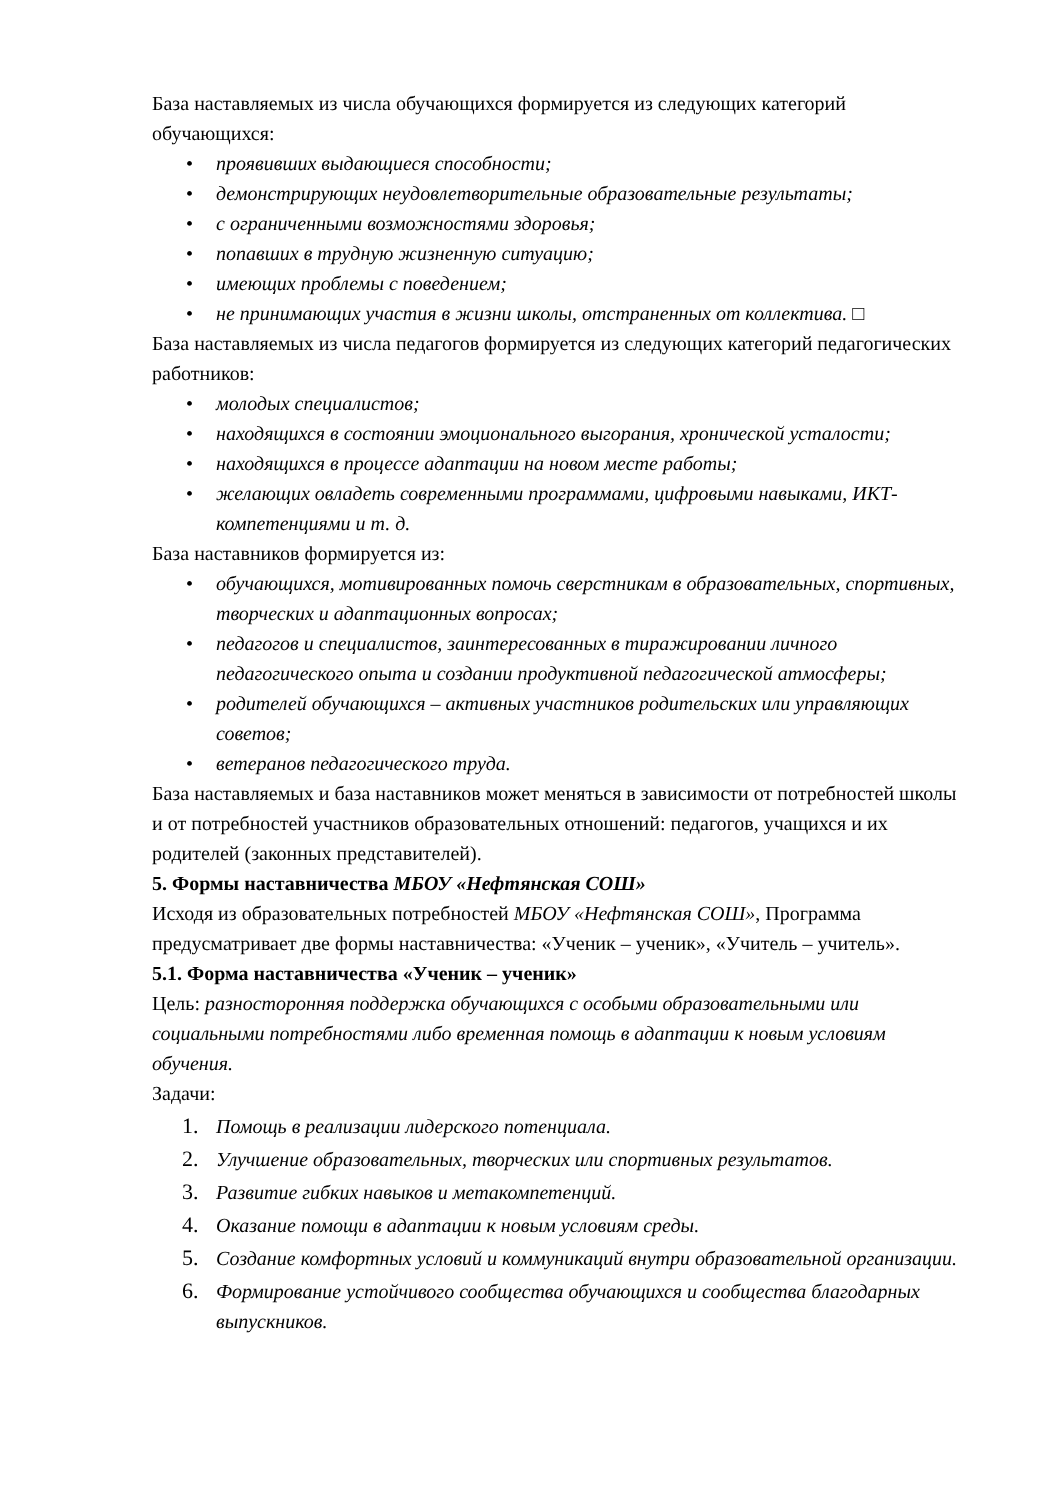База наставляемых из числа обучающихся формируется из следующих категорий обучающихся:
• проявивших выдающиеся способности;
• демонстрирующих неудовлетворительные образовательные результаты;
• с ограниченными возможностями здоровья;
• попавших в трудную жизненную ситуацию;
• имеющих проблемы с поведением;
• не принимающих участия в жизни школы, отстраненных от коллектива. □
База наставляемых из числа педагогов формируется из следующих категорий педагогических работников:
• молодых специалистов;
• находящихся в состоянии эмоционального выгорания, хронической усталости;
• находящихся в процессе адаптации на новом месте работы;
• желающих овладеть современными программами, цифровыми навыками, ИКТ-компетенциями и т. д.
База наставников формируется из:
• обучающихся, мотивированных помочь сверстникам в образовательных, спортивных, творческих и адаптационных вопросах;
• педагогов и специалистов, заинтересованных в тиражировании личного педагогического опыта и создании продуктивной педагогической атмосферы;
• родителей обучающихся – активных участников родительских или управляющих советов;
• ветеранов педагогического труда.
База наставляемых и база наставников может меняться в зависимости от потребностей школы и от потребностей участников образовательных отношений: педагогов, учащихся и их родителей (законных представителей).
5. Формы наставничества МБОУ «Нефтянская СОШ»
Исходя из образовательных потребностей МБОУ «Нефтянская СОШ», Программа предусматривает две формы наставничества: «Ученик – ученик», «Учитель – учитель».
5.1. Форма наставничества «Ученик – ученик»
Цель: разносторонняя поддержка обучающихся с особыми образовательными или социальными потребностями либо временная помощь в адаптации к новым условиям обучения.
Задачи:
1. Помощь в реализации лидерского потенциала.
2. Улучшение образовательных, творческих или спортивных результатов.
3. Развитие гибких навыков и метакомпетенций.
4. Оказание помощи в адаптации к новым условиям среды.
5. Создание комфортных условий и коммуникаций внутри образовательной организации.
6. Формирование устойчивого сообщества обучающихся и сообщества благодарных выпускников.